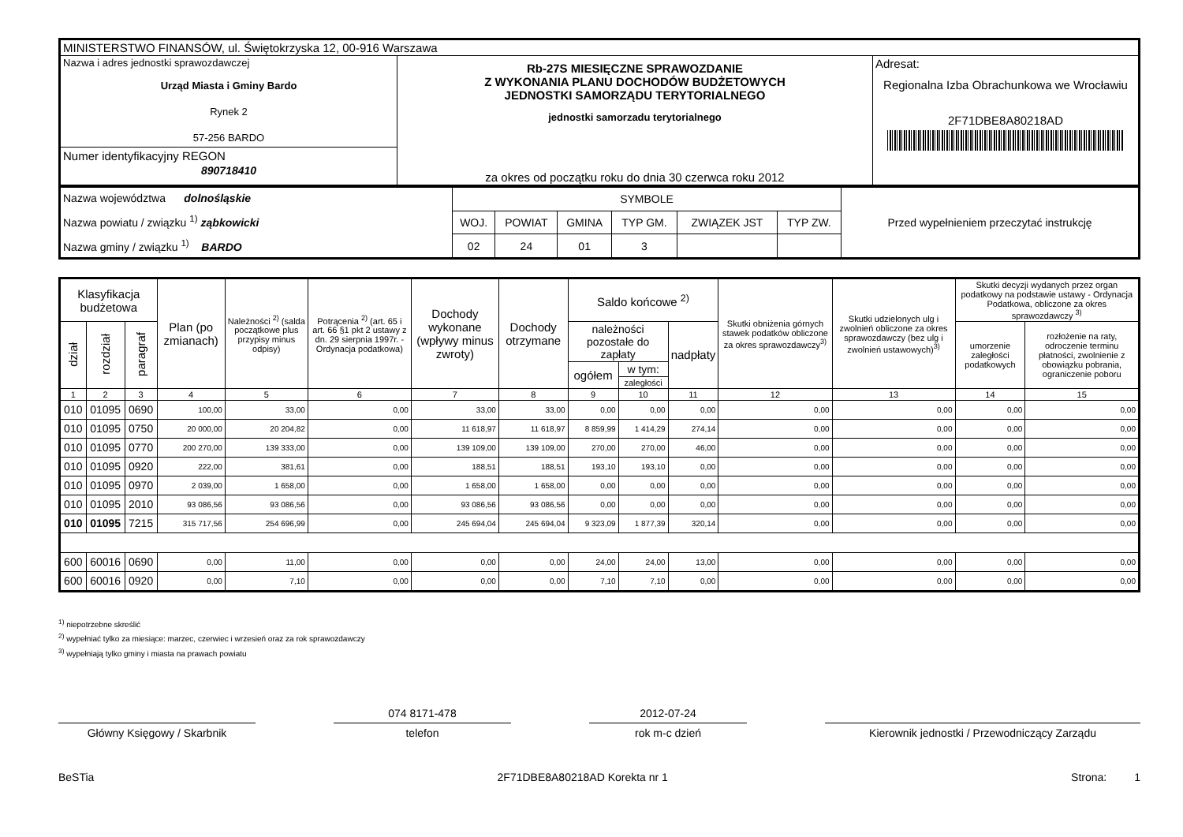| MINISTERSTWO FINANSÓW, ul. Świętokrzyska 12, 00-916 Warszawa | | |
| Nazwa i adres jednostki sprawozdawczej Urząd Miasta i Gminy Bardo Rynek 2 57-256 BARDO Numer identyfikacyjny REGON 890718410 | Rb-27S MIESIĘCZNE SPRAWOZDANIE Z WYKONANIA PLANU DOCHODÓW BUDŻETOWYCH JEDNOSTKI SAMORZĄDU TERYTORIALNEGO jednostki samorzadu terytorialnego za okres od początku roku do dnia 30 czerwca roku 2012 | Adresat: Regionalna Izba Obrachunkowa we Wrocławiu 2F71DBE8A80218AD |
| Nazwa województwa dolnośląskie Nazwa powiatu / związku <sup>1)</sup> ząbkowicki Nazwa gminy / związku <sup>1)</sup> BARDO | SYMBOLE | | | | | | Przed wypełnieniem przeczytać instrukcję |
| | WOJ. | POWIAT | GMINA | TYP GM. | ZWIĄZEK JST | TYP ZW. | |
| | 02 | 24 | 01 | 3 | | | |
| Klasyfikacja budżetowa | | | Plan (po zmianach) | Należności <sup>2)</sup> (salda początkowe plus przypisy minus odpisy) | Potrącenia <sup>2)</sup> (art. 65 i art. 66 §1 pkt 2 ustawy z dn. 29 sierpnia 1997r. - Ordynacja podatkowa) | Dochody wykonane (wpływy minus zwroty) | Dochody otrzymane | Saldo końcowe <sup>2)</sup> | | | Skutki obniżenia górnych stawek podatków obliczone za okres sprawozdawczy<sup>3)</sup> | Skutki udzielonych ulg i zwolnień obliczone za okres sprawozdawczy (bez ulg i zwolnień ustawowych)<sup>3)</sup> | Skutki decyzji wydanych przez organ podatkowy na podstawie ustawy - Ordynacja Podatkowa, obliczone za okres sprawozdawczy <sup>3)</sup> | |
| --- | --- | --- | --- | --- | --- | --- | --- | --- | --- | --- | --- | --- | --- | --- |
| dział | rozdział | paragraf | | | | | | należności pozostałe do zapłaty | | nadpłaty | | | umorzenie zaległości podatkowych | rozłożenie na raty, odroczenie terminu płatności, zwolnienie z obowiązku pobrania, ograniczenie poboru |
| | | | | | | | | ogółem | w tym: | | | | | |
| | | | | | | | | | zaległości | | | | | |
| 1 | 2 | 3 | 4 | 5 | 6 | 7 | 8 | 9 | 10 | 11 | 12 | 13 | 14 | 15 |
| 010 | 01095 | 0690 | 100,00 | 33,00 | 0,00 | 33,00 | 33,00 | 0,00 | 0,00 | 0,00 | 0,00 | 0,00 | 0,00 | 0,00 |
| 010 | 01095 | 0750 | 20 000,00 | 20 204,82 | 0,00 | 11 618,97 | 11 618,97 | 8 859,99 | 1 414,29 | 274,14 | 0,00 | 0,00 | 0,00 | 0,00 |
| 010 | 01095 | 0770 | 200 270,00 | 139 333,00 | 0,00 | 139 109,00 | 139 109,00 | 270,00 | 270,00 | 46,00 | 0,00 | 0,00 | 0,00 | 0,00 |
| 010 | 01095 | 0920 | 222,00 | 381,61 | 0,00 | 188,51 | 188,51 | 193,10 | 193,10 | 0,00 | 0,00 | 0,00 | 0,00 | 0,00 |
| 010 | 01095 | 0970 | 2 039,00 | 1 658,00 | 0,00 | 1 658,00 | 1 658,00 | 0,00 | 0,00 | 0,00 | 0,00 | 0,00 | 0,00 | 0,00 |
| 010 | 01095 | 2010 | 93 086,56 | 93 086,56 | 0,00 | 93 086,56 | 93 086,56 | 0,00 | 0,00 | 0,00 | 0,00 | 0,00 | 0,00 | 0,00 |
| 010 | 01095 | 7215 | 315 717,56 | 254 696,99 | 0,00 | 245 694,04 | 245 694,04 | 9 323,09 | 1 877,39 | 320,14 | 0,00 | 0,00 | 0,00 | 0,00 |
| 600 | 60016 | 0690 | 0,00 | 11,00 | 0,00 | 0,00 | 0,00 | 24,00 | 24,00 | 13,00 | 0,00 | 0,00 | 0,00 | 0,00 |
| 600 | 60016 | 0920 | 0,00 | 7,10 | 0,00 | 0,00 | 0,00 | 7,10 | 7,10 | 0,00 | 0,00 | 0,00 | 0,00 | 0,00 |
<sup>1)</sup> niepotrzebne skreślić
<sup>2)</sup> wypełniać tylko za miesiące: marzec, czerwiec i wrzesień oraz za rok sprawozdawczy
<sup>3)</sup> wypełniają tylko gminy i miasta na prawach powiatu
Główny Księgowy / Skarbnik
074 8171-478
telefon
2012-07-24
rok m-c dzień
Kierownik jednostki / Przewodniczący Zarządu
BeSTia 2F71DBE8A80218AD Korekta nr 1 Strona: 1